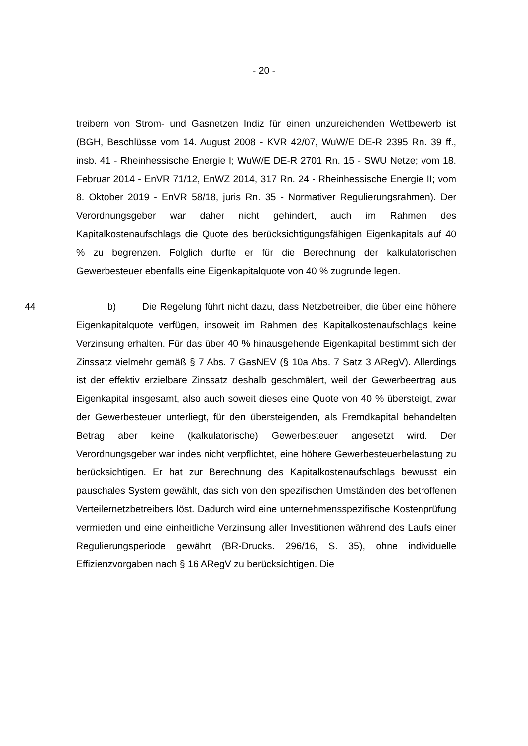- 20 -
treibern von Strom- und Gasnetzen Indiz für einen unzureichenden Wettbewerb ist (BGH, Beschlüsse vom 14. August 2008 - KVR 42/07, WuW/E DE-R 2395 Rn. 39 ff., insb. 41 - Rheinhessische Energie I; WuW/E DE-R 2701 Rn. 15 - SWU Netze; vom 18. Februar 2014 - EnVR 71/12, EnWZ 2014, 317 Rn. 24 - Rheinhessische Energie II; vom 8. Oktober 2019 - EnVR 58/18, juris Rn. 35 - Normativer Regulierungsrahmen). Der Verordnungsgeber war daher nicht gehindert, auch im Rahmen des Kapitalkostenaufschlags die Quote des berücksichtigungsfähigen Eigenkapitals auf 40 % zu begrenzen. Folglich durfte er für die Berechnung der kalkulatorischen Gewerbesteuer ebenfalls eine Eigenkapitalquote von 40 % zugrunde legen.
44 b) Die Regelung führt nicht dazu, dass Netzbetreiber, die über eine höhere Eigenkapitalquote verfügen, insoweit im Rahmen des Kapitalkostenaufschlags keine Verzinsung erhalten. Für das über 40 % hinausgehende Eigenkapital bestimmt sich der Zinssatz vielmehr gemäß § 7 Abs. 7 GasNEV (§ 10a Abs. 7 Satz 3 ARegV). Allerdings ist der effektiv erzielbare Zinssatz deshalb geschmälert, weil der Gewerbeertrag aus Eigenkapital insgesamt, also auch soweit dieses eine Quote von 40 % übersteigt, zwar der Gewerbesteuer unterliegt, für den übersteigenden, als Fremdkapital behandelten Betrag aber keine (kalkulatorische) Gewerbesteuer angesetzt wird. Der Verordnungsgeber war indes nicht verpflichtet, eine höhere Gewerbesteuerbelastung zu berücksichtigen. Er hat zur Berechnung des Kapitalkostenaufschlags bewusst ein pauschales System gewählt, das sich von den spezifischen Umständen des betroffenen Verteilernetzbetreibers löst. Dadurch wird eine unternehmensspezifische Kostenprüfung vermieden und eine einheitliche Verzinsung aller Investitionen während des Laufs einer Regulierungsperiode gewährt (BR-Drucks. 296/16, S. 35), ohne individuelle Effizienzvorgaben nach § 16 ARegV zu berücksichtigen. Die